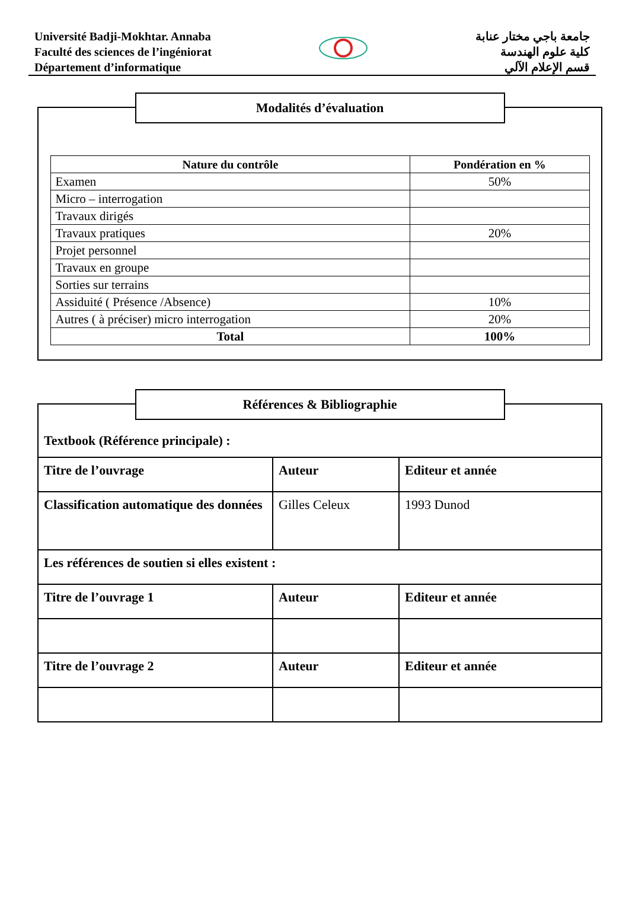Université Badji-Mokhtar. Annaba
Faculté des sciences de l’ingéniorat
Département d’informatique
جامعة باجي مختار عنابة
كلية علوم الهندسة
قسم الإعلام الآلي
Modalités d’évaluation
| Nature du contrôle | Pondération en % |
| --- | --- |
| Examen | 50% |
| Micro – interrogation | |
| Travaux dirigés | |
| Travaux pratiques | 20% |
| Projet personnel | |
| Travaux en groupe | |
| Sorties sur terrains | |
| Assiduité ( Présence /Absence) | 10% |
| Autres ( à préciser) micro interrogation | 20% |
| Total | 100% |
Références & Bibliographie
Textbook (Référence principale) :
| Titre de l’ouvrage | Auteur | Editeur et année |
| Classification automatique des données | Gilles Celeux | 1993 Dunod |
| Les références de soutien si elles existent : | | |
| Titre de l’ouvrage 1 | Auteur | Editeur et année |
| Titre de l’ouvrage 2 | Auteur | Editeur et année |